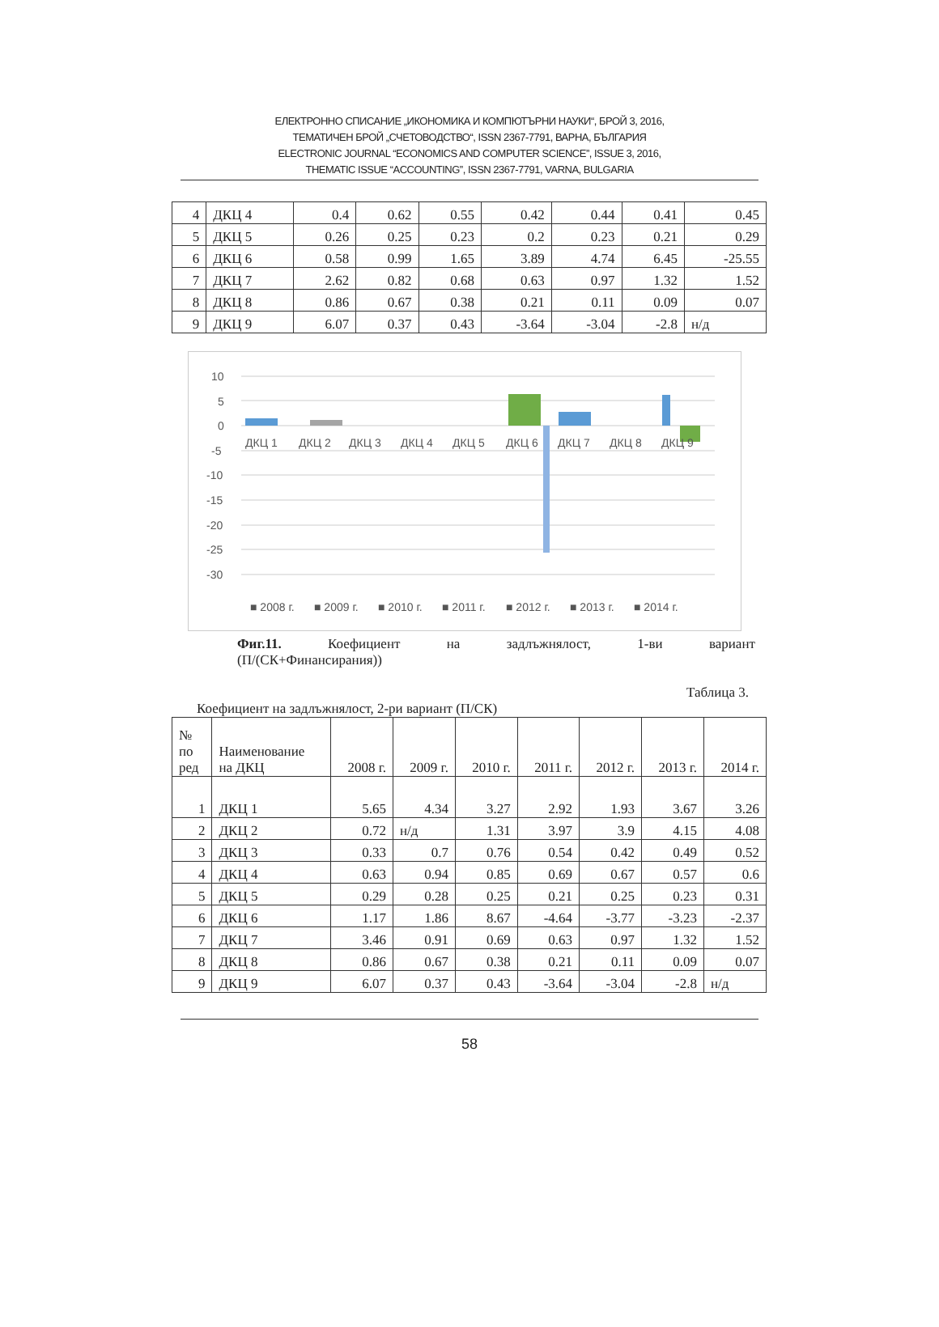ЕЛЕКТРОННО СПИСАНИЕ „ИКОНОМИКА И КОМПЮТЪРНИ НАУКИ“, БРОЙ 3, 2016,
ТЕМАТИЧЕН БРОЙ „СЧЕТОВОДСТВО“, ISSN 2367-7791, ВАРНА, БЪЛГАРИЯ
ELECTRONIC JOURNAL “ECONOMICS AND COMPUTER SCIENCE”, ISSUE 3, 2016,
THEMATIC ISSUE “ACCOUNTING”, ISSN 2367-7791, VARNA, BULGARIA
| 4 | ДКЦ 4 | 0.4 | 0.62 | 0.55 | 0.42 | 0.44 | 0.41 | 0.45 |
| 5 | ДКЦ 5 | 0.26 | 0.25 | 0.23 | 0.2 | 0.23 | 0.21 | 0.29 |
| 6 | ДКЦ 6 | 0.58 | 0.99 | 1.65 | 3.89 | 4.74 | 6.45 | -25.55 |
| 7 | ДКЦ 7 | 2.62 | 0.82 | 0.68 | 0.63 | 0.97 | 1.32 | 1.52 |
| 8 | ДКЦ 8 | 0.86 | 0.67 | 0.38 | 0.21 | 0.11 | 0.09 | 0.07 |
| 9 | ДКЦ 9 | 6.07 | 0.37 | 0.43 | -3.64 | -3.04 | -2.8 | н/д |
10
5
0
-5
-10
-15
-20
-25
-30
ДКЦ 1
ДКЦ 2
ДКЦ 3
ДКЦ 4
ДКЦ 5
ДКЦ 6
ДКЦ 7
ДКЦ 8
ДКЦ 9
■ 2008 г.
■ 2009 г.
■ 2010 г.
■ 2011 г.
■ 2012 г.
■ 2013 г.
■ 2014 г.
Фиг.11. Коефициент на задлъжнялост, 1-ви вариант
(П/(СК+Финансирания))
Таблица 3.
Коефициент на задлъжнялост, 2-ри вариант (П/СК)
| № по ред | Наименование на ДКЦ | 2008 г. | 2009 г. | 2010 г. | 2011 г. | 2012 г. | 2013 г. | 2014 г. |
| --- | --- | --- | --- | --- | --- | --- | --- | --- |
| 1 | ДКЦ 1 | 5.65 | 4.34 | 3.27 | 2.92 | 1.93 | 3.67 | 3.26 |
| 2 | ДКЦ 2 | 0.72 | н/д | 1.31 | 3.97 | 3.9 | 4.15 | 4.08 |
| 3 | ДКЦ 3 | 0.33 | 0.7 | 0.76 | 0.54 | 0.42 | 0.49 | 0.52 |
| 4 | ДКЦ 4 | 0.63 | 0.94 | 0.85 | 0.69 | 0.67 | 0.57 | 0.6 |
| 5 | ДКЦ 5 | 0.29 | 0.28 | 0.25 | 0.21 | 0.25 | 0.23 | 0.31 |
| 6 | ДКЦ 6 | 1.17 | 1.86 | 8.67 | -4.64 | -3.77 | -3.23 | -2.37 |
| 7 | ДКЦ 7 | 3.46 | 0.91 | 0.69 | 0.63 | 0.97 | 1.32 | 1.52 |
| 8 | ДКЦ 8 | 0.86 | 0.67 | 0.38 | 0.21 | 0.11 | 0.09 | 0.07 |
| 9 | ДКЦ 9 | 6.07 | 0.37 | 0.43 | -3.64 | -3.04 | -2.8 | н/д |
58